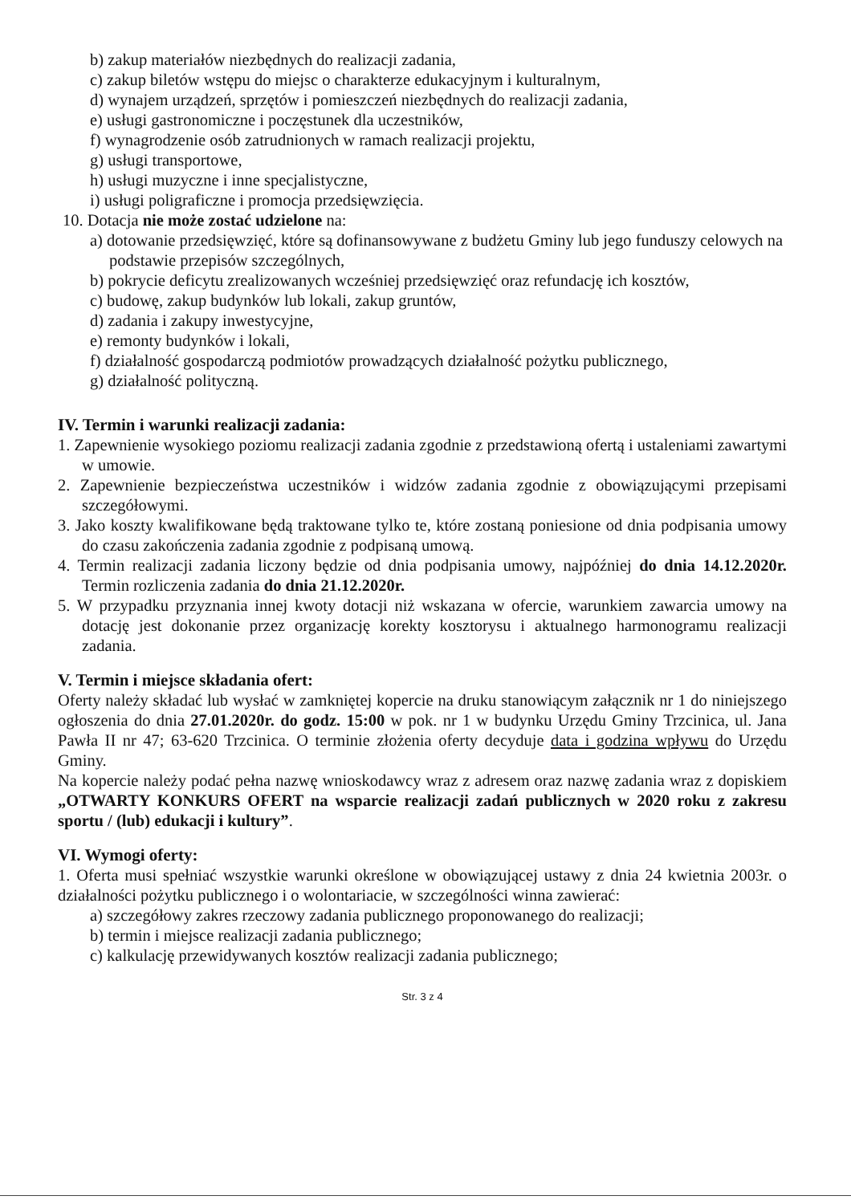b) zakup materiałów niezbędnych do realizacji zadania,
c) zakup biletów wstępu do miejsc o charakterze edukacyjnym i kulturalnym,
d) wynajem urządzeń, sprzętów i pomieszczeń niezbędnych do realizacji zadania,
e) usługi gastronomiczne i poczęstunek dla uczestników,
f) wynagrodzenie osób zatrudnionych w ramach realizacji projektu,
g) usługi transportowe,
h) usługi muzyczne i inne specjalistyczne,
i) usługi poligraficzne i promocja przedsięwzięcia.
10. Dotacja nie może zostać udzielone na:
a) dotowanie przedsięwzięć, które są dofinansowywane z budżetu Gminy lub jego funduszy celowych na podstawie przepisów szczególnych,
b) pokrycie deficytu zrealizowanych wcześniej przedsięwzięć oraz refundację ich kosztów,
c) budowę, zakup budynków lub lokali, zakup gruntów,
d) zadania i zakupy inwestycyjne,
e) remonty budynków i lokali,
f) działalność gospodarczą podmiotów prowadzących działalność pożytku publicznego,
g) działalność polityczną.
IV. Termin i warunki realizacji zadania:
1. Zapewnienie wysokiego poziomu realizacji zadania zgodnie z przedstawioną ofertą i ustaleniami zawartymi w umowie.
2. Zapewnienie bezpieczeństwa uczestników i widzów zadania zgodnie z obowiązującymi przepisami szczegółowymi.
3. Jako koszty kwalifikowane będą traktowane tylko te, które zostaną poniesione od dnia podpisania umowy do czasu zakończenia zadania zgodnie z podpisaną umową.
4. Termin realizacji zadania liczony będzie od dnia podpisania umowy, najpóźniej do dnia 14.12.2020r. Termin rozliczenia zadania do dnia 21.12.2020r.
5. W przypadku przyznania innej kwoty dotacji niż wskazana w ofercie, warunkiem zawarcia umowy na dotację jest dokonanie przez organizację korekty kosztorysu i aktualnego harmonogramu realizacji zadania.
V. Termin i miejsce składania ofert:
Oferty należy składać lub wysłać w zamkniętej kopercie na druku stanowiącym załącznik nr 1 do niniejszego ogłoszenia do dnia 27.01.2020r. do godz. 15:00 w pok. nr 1 w budynku Urzędu Gminy Trzcinica, ul. Jana Pawła II nr 47; 63-620 Trzcinica. O terminie złożenia oferty decyduje data i godzina wpływu do Urzędu Gminy.
Na kopercie należy podać pełna nazwę wnioskodawcy wraz z adresem oraz nazwę zadania wraz z dopiskiem „OTWARTY KONKURS OFERT na wsparcie realizacji zadań publicznych w 2020 roku z zakresu sportu / (lub) edukacji i kultury”.
VI. Wymogi oferty:
1. Oferta musi spełniać wszystkie warunki określone w obowiązującej ustawy z dnia 24 kwietnia 2003r. o działalności pożytku publicznego i o wolontariacie, w szczególności winna zawierać:
a) szczegółowy zakres rzeczowy zadania publicznego proponowanego do realizacji;
b) termin i miejsce realizacji zadania publicznego;
c) kalkulację przewidywanych kosztów realizacji zadania publicznego;
Str. 3 z 4